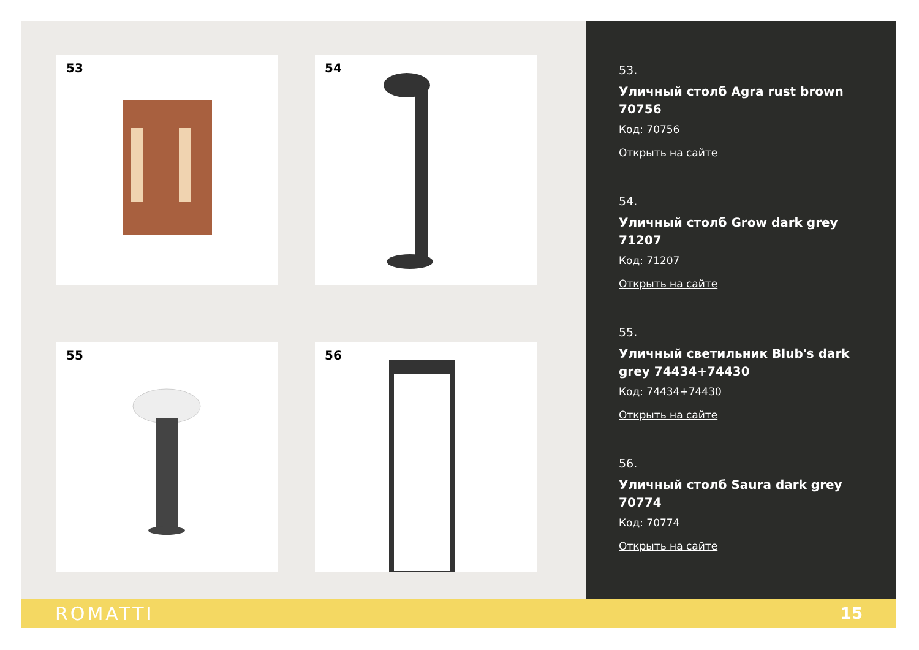53
54
55
56
53.
Уличный столб Agra rust brown 70756
Код: 70756
Открыть на сайте
54.
Уличный столб Grow dark grey 71207
Код: 71207
Открыть на сайте
55.
Уличный светильник Blub's dark grey 74434+74430
Код: 74434+74430
Открыть на сайте
56.
Уличный столб Saura dark grey 70774
Код: 70774
Открыть на сайте
ROMATTI 15